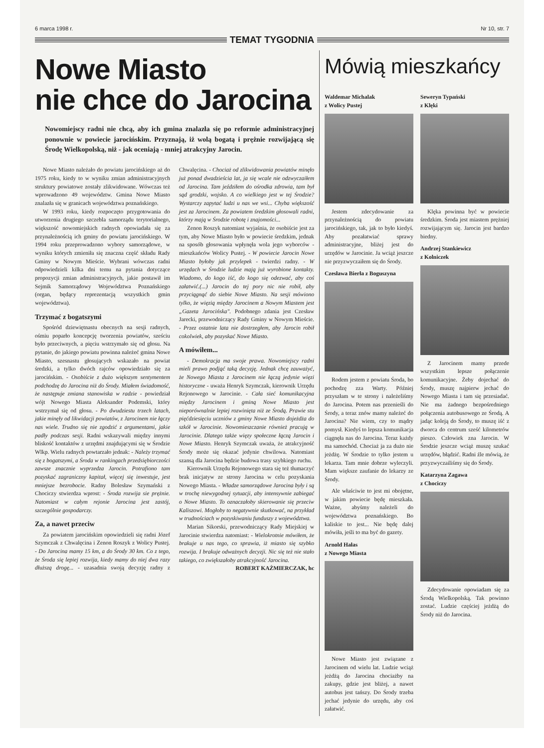6 marca 1998 r. Nr 10, str. 7
TEMAT TYGODNIA
Nowe Miasto
nie chce do Jarocina
Nowomiejscy radni nie chcą, aby ich gmina znalazła się po reformie administracyjnej ponownie w powiecie jarocińskim. Przyznają, iż wolą bogatą i prężnie rozwijającą się Środę Wielkopolską, niż - jak oceniają - mniej atrakcyjny Jarocin.
Nowe Miasto należało do powiatu jarocińskiego aż do 1975 roku, kiedy to w wyniku zmian administracyjnych struktury powiatowe zostały zlikwidowane. Wówczas też wprowadzono 49 województw. Gmina Nowe Miasto znalazła się w granicach województwa poznańskiego.
W 1993 roku, kiedy rozpoczęto przygotowania do utworzenia drugiego szczebla samorządu terytorialnego, większość nowomiejskich radnych opowiadała się za przynależnością ich gminy do powiatu jarocińskiego. W 1994 roku przeprowadzono wybory samorządowe, w wyniku których zmieniła się znaczna część składu Rady Gminy w Nowym Mieście. Wybrani wówczas radni odpowiedzieli kilka dni temu na pytania dotyczące propozycji zmian administracyjnych, jakie postawił im Sejmik Samorządowy Województwa Poznańskiego (organ, będący reprezentacją wszystkich gmin województwa).
Trzymać z bogatszymi
Spośród dziewiętnastu obecnych na sesji radnych, ośmiu poparło koncepcję tworzenia powiatów, sześciu było przeciwnych, a pięciu wstrzymało się od głosu. Na pytanie, do jakiego powiatu powinna należeć gmina Nowe Miasto, szesnastu głosujących wskazało na powiat średzki, a tylko dwóch rajców opowiedziało się za jarocińskim. - Osobiście z dużo większym sentymentem podchodzę do Jarocina niż do Środy. Miałem świadomość, że następuje zmiana stanowiska w radzie - powiedział wójt Nowego Miasta Aleksander Podemski, który wstrzymał się od głosu. - Po dwudziestu trzech latach, jakie minęły od likwidacji powiatów, z Jarocinem nie łączy nas wiele. Trudno się nie zgodzić z argumentami, jakie padły podczas sesji. Radni wskazywali między innymi bliskość kontaktów z urzędmi znajdującymi się w Środzie Wlkp. Wielu radnych powtarzało jednak: - Należy trzymać się z bogatszymi, a Środa w rankingach przedsiębiorczości zawsze znacznie wyprzedza Jarocin. Potrafiono tam pozyskać zagraniczny kapitał, więcej się inwestuje, jest mniejsze bezrobocie. Radny Bolesław Szymański z Chociczy stwierdza wprost: - Środa rozwija sie prężnie. Natomiast w całym rejonie Jarocina jest zastój, szczególnie gospodarczy.
Za, a nawet przeciw
Za powiatem jarocińskim opowiedzieli się radni Józef Szymczak z Chwalęcina i Zenon Roszyk z Wolicy Pustej. - Do Jarocina mamy 15 km, a do Środy 30 km. Co z tego, że Środa się lepiej rozwija, kiedy mamy do niej dwa razy dłuższą drogę... - uzasadnia swoją decyzję radny z Chwalęcina. - Chociaż od zlikwidowania powiatów minęło już ponad dwadzieścia lat, ja się wcale nie odzwyczaiłem od Jarocina. Tam jeździłem do ośrodka zdrowia, tam był sąd grodzki, wojsko. A co wielkiego jest w tej Środzie? Wystarczy zapytać ludzi u nas we wsi... Chyba większość jest za Jarocinem. Za powiatem średzkim głosowali radni, którzy mają w Środzie robotę i znajomości...
Zenon Roszyk natomiast wyjaśnia, że osobiście jest za tym, aby Nowe Miasto było w powiecie średzkim, jednak na sposób głosowania wpłynęła wola jego wyborców - mieszkańców Wolicy Pustej. - W powiecie Jarocin Nowe Miasto byłoby jak przylepek - twierdzi radny. - W urzędach w Środzie ludzie mają już wyrobione kontakty. Wiadomo, do kogo iść, do kogo się odezwać, aby coś załatwić.(...) Jarocin do tej pory nic nie robił, aby przyciągnąć do siebie Nowe Miasto. Na sesji mówiono tylko, że więzią między Jarocinem a Nowym Miastem jest „Gazeta Jarocińska". Podobnego zdania jest Czesław Jarecki, przewodniczący Rady Gminy w Nowym Mieście. - Przez ostatnie lata nie dostrzegłem, aby Jarocin robił cokolwiek, aby pozyskać Nowe Miasto.
A mówiłem...
- Demokracja ma swoje prawa. Nowomiejscy radni mieli prawo podjąć taką decyzję. Jednak chcę zauważyć, że Nowego Miasta z Jarocinem nie łączą jedynie więzi historyczne - uważa Henryk Szymczak, kierownik Urzędu Rejonowego w Jarocinie. - Cała sieć komunikacyjna między Jarocinem i gminą Nowe Miasto jest nieporównalnie lepiej rozwinięta niż ze Środą. Prawie stu pięćdziesięciu uczniów z gminy Nowe Miasto dojeżdża do szkół w Jarocinie. Nowomieszczanie również pracują w Jarocinie. Dlatego także więzy społeczne łączą Jarocin i Nowe Miasto. Henryk Szymczak uważa, że atrakcyjność Środy może się okazać jedynie chwilowa. Natomiast szansą dla Jarocina będzie budowa trasy szybkiego ruchu.
Kierownik Urzędu Rejonowego stara się też tłumaczyć brak inicjatyw ze strony Jarocina w celu pozyskania Nowego Miasta. - Władze samorządowe Jarocina były i są w trochę niewygodnej sytuacji, aby intensywnie zabiegać o Nowe Miasto. To oznaczałoby skierowanie się przeciw Kaliszowi. Mogłoby to negatywnie skutkować, na przykład w trudnościach w pozyskiwaniu funduszy z województwa.
Marian Sikorski, przewodniczący Rady Miejskiej w Jarocinie stwierdza natomiast: - Wielokrotnie mówiłem, że brakuje u nas tego, co sprawia, iż miasto się szybko rozwija. I brakuje odważnych decyzji. Nic się też nie stało takiego, co zwiększałoby atrakcyjność Jarocina.
ROBERT KAŹMIERCZAK, hc
Mówią mieszkańcy
Waldemar Michalak
z Wolicy Pustej
Jestem zdecydowanie za przynależnością do powiatu jarocińskiego, tak, jak to było kiedyś. Aby pozałatwiać sprawy administracyjne, bliżej jest do urzędów w Jarocinie. Ja wciąż jeszcze nie przyzwyczaiłem się do Środy.
Czesława Bierła z Boguszyna
Rodem jestem z powiatu Środa, bo pochodzę zza Warty. Później przyszłam w te strony i należeliśmy do Jarocina. Potem nas przenieśli do Środy, a teraz znów mamy należeć do Jarocina? Nie wiem, czy to mądry pomysł. Kiedyś to lepsza komunikacja ciągnęła nas do Jarocina. Teraz każdy ma samochód. Chociaż ja za dużo nie jeżdżę. W Środzie to tylko jestem u lekarza. Tam mnie dobrze wyleczyli. Mam większe zaufanie do lekarzy ze Środy.
Ale właściwie to jest mi obojętne, w jakim powiecie będę mieszkała. Ważne, abyśmy należeli do województwa poznańskiego. Bo kaliskie to jest... Nie będę dalej mówiła, jeśli to ma być do gazety.
Arnold Hałas
z Nowego Miasta
Nowe Miasto jest związane z Jarocinem od wielu lat. Ludzie wciąż jeżdżą do Jarocina chociażby na zakupy, gdzie jest bliżej, a nawet autobus jest tańszy. Do Środy trzeba jechać jedynie do urzędu, aby coś załatwić.
Seweryn Typański
z Klęki
Klęka powinna być w powiecie średzkim. Środa jest miastem prężniej rozwijającym się. Jarocin jest bardzo biedny.
Andrzej Stankiewicz
z Kolniczek
Z Jarocinem mamy przede wszystkim lepsze połączenie komunikacyjne. Żeby dojechać do Środy, muszę najpierw jechać do Nowego Miasta i tam się przesiadać. Nie ma żadnego bezpośredniego połączenia autobusowego ze Środą. A jadąc koleją do Środy, to muszę iść z dworca do centrum sześć kilometrów pieszo. Człowiek zna Jarocin. W Środzie jeszcze wciąż muszę szukać urzędów, błądzić. Radni źle mówią, że przyzwyczailiśmy się do Środy.
Katarzyna Zagawa
z Chociczy
Zdecydowanie opowiadam się za Środą Wielkopolską. Tak powinno zostać. Ludzie częściej jeżdżą do Środy niż do Jarocina.